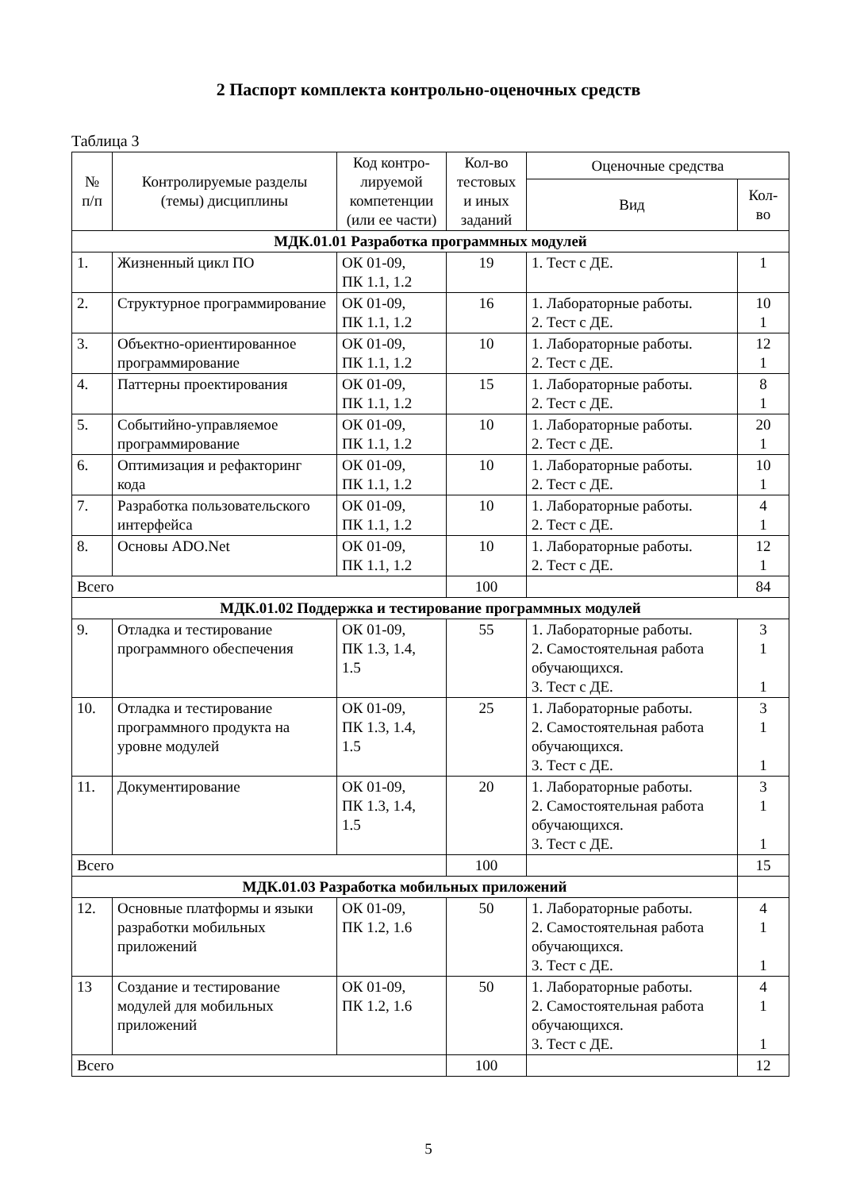2 Паспорт комплекта контрольно-оценочных средств
Таблица 3
| № п/п | Контролируемые разделы (темы) дисциплины | Код контро- лируемой компетенции (или ее части) | Кол-во тестовых и иных заданий | Оценочные средства | |
| --- | --- | --- | --- | --- | --- |
| | | | | Вид | Кол- во |
| МДК.01.01 Разработка программных модулей | | | | | |
| 1. | Жизненный цикл ПО | ОК 01-09, ПК 1.1, 1.2 | 19 | 1. Тест с ДЕ. | 1 |
| 2. | Структурное программирование | ОК 01-09, ПК 1.1, 1.2 | 16 | 1. Лабораторные работы. 2. Тест с ДЕ. | 10 1 |
| 3. | Объектно-ориентированное программирование | ОК 01-09, ПК 1.1, 1.2 | 10 | 1. Лабораторные работы. 2. Тест с ДЕ. | 12 1 |
| 4. | Паттерны проектирования | ОК 01-09, ПК 1.1, 1.2 | 15 | 1. Лабораторные работы. 2. Тест с ДЕ. | 8 1 |
| 5. | Событийно-управляемое программирование | ОК 01-09, ПК 1.1, 1.2 | 10 | 1. Лабораторные работы. 2. Тест с ДЕ. | 20 1 |
| 6. | Оптимизация и рефакторинг кода | ОК 01-09, ПК 1.1, 1.2 | 10 | 1. Лабораторные работы. 2. Тест с ДЕ. | 10 1 |
| 7. | Разработка пользовательского интерфейса | ОК 01-09, ПК 1.1, 1.2 | 10 | 1. Лабораторные работы. 2. Тест с ДЕ. | 4 1 |
| 8. | Основы ADO.Net | ОК 01-09, ПК 1.1, 1.2 | 10 | 1. Лабораторные работы. 2. Тест с ДЕ. | 12 1 |
| Всего | | | 100 | | 84 |
| МДК.01.02 Поддержка и тестирование программных модулей | | | | | |
| 9. | Отладка и тестирование программного обеспечения | ОК 01-09, ПК 1.3, 1.4, 1.5 | 55 | 1. Лабораторные работы. 2. Самостоятельная работа обучающихся. 3. Тест с ДЕ. | 3 1 1 |
| 10. | Отладка и тестирование программного продукта на уровне модулей | ОК 01-09, ПК 1.3, 1.4, 1.5 | 25 | 1. Лабораторные работы. 2. Самостоятельная работа обучающихся. 3. Тест с ДЕ. | 3 1 1 |
| 11. | Документирование | ОК 01-09, ПК 1.3, 1.4, 1.5 | 20 | 1. Лабораторные работы. 2. Самостоятельная работа обучающихся. 3. Тест с ДЕ. | 3 1 1 |
| Всего | | | 100 | | 15 |
| МДК.01.03 Разработка мобильных приложений | | | | | |
| 12. | Основные платформы и языки разработки мобильных приложений | ОК 01-09, ПК 1.2, 1.6 | 50 | 1. Лабораторные работы. 2. Самостоятельная работа обучающихся. 3. Тест с ДЕ. | 4 1 1 |
| 13 | Создание и тестирование модулей для мобильных приложений | ОК 01-09, ПК 1.2, 1.6 | 50 | 1. Лабораторные работы. 2. Самостоятельная работа обучающихся. 3. Тест с ДЕ. | 4 1 1 |
| Всего | | | 100 | | 12 |
5